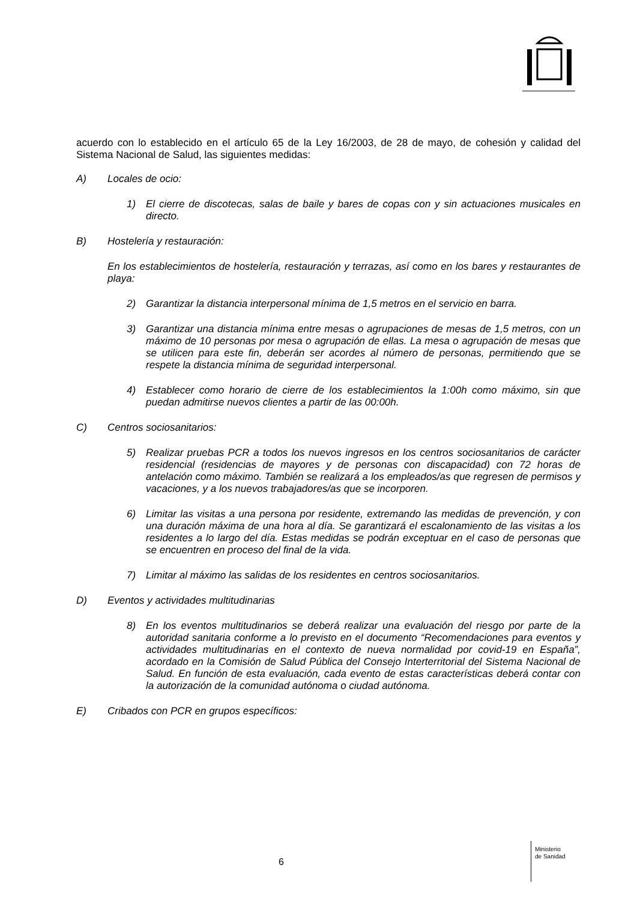acuerdo con lo establecido en el artículo 65 de la Ley 16/2003, de 28 de mayo, de cohesión y calidad del Sistema Nacional de Salud, las siguientes medidas:
A) Locales de ocio:
1) El cierre de discotecas, salas de baile y bares de copas con y sin actuaciones musicales en directo.
B) Hostelería y restauración:
En los establecimientos de hostelería, restauración y terrazas, así como en los bares y restaurantes de playa:
2) Garantizar la distancia interpersonal mínima de 1,5 metros en el servicio en barra.
3) Garantizar una distancia mínima entre mesas o agrupaciones de mesas de 1,5 metros, con un máximo de 10 personas por mesa o agrupación de ellas. La mesa o agrupación de mesas que se utilicen para este fin, deberán ser acordes al número de personas, permitiendo que se respete la distancia mínima de seguridad interpersonal.
4) Establecer como horario de cierre de los establecimientos la 1:00h como máximo, sin que puedan admitirse nuevos clientes a partir de las 00:00h.
C) Centros sociosanitarios:
5) Realizar pruebas PCR a todos los nuevos ingresos en los centros sociosanitarios de carácter residencial (residencias de mayores y de personas con discapacidad) con 72 horas de antelación como máximo. También se realizará a los empleados/as que regresen de permisos y vacaciones, y a los nuevos trabajadores/as que se incorporen.
6) Limitar las visitas a una persona por residente, extremando las medidas de prevención, y con una duración máxima de una hora al día. Se garantizará el escalonamiento de las visitas a los residentes a lo largo del día. Estas medidas se podrán exceptuar en el caso de personas que se encuentren en proceso del final de la vida.
7) Limitar al máximo las salidas de los residentes en centros sociosanitarios.
D) Eventos y actividades multitudinarias
8) En los eventos multitudinarios se deberá realizar una evaluación del riesgo por parte de la autoridad sanitaria conforme a lo previsto en el documento “Recomendaciones para eventos y actividades multitudinarias en el contexto de nueva normalidad por covid-19 en España”, acordado en la Comisión de Salud Pública del Consejo Interterritorial del Sistema Nacional de Salud. En función de esta evaluación, cada evento de estas características deberá contar con la autorización de la comunidad autónoma o ciudad autónoma.
E) Cribados con PCR en grupos específicos:
6
Ministerio
de Sanidad